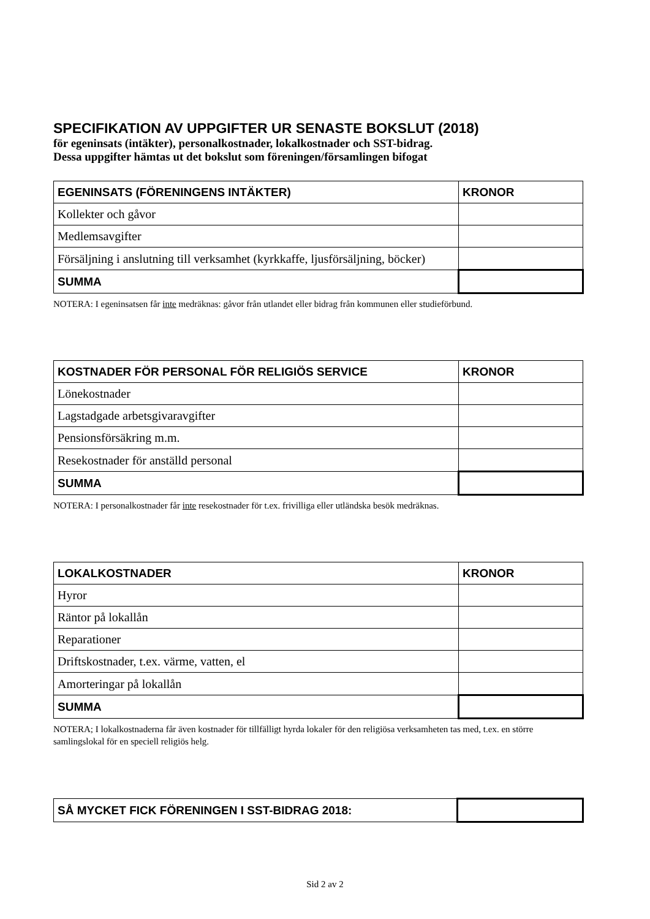SPECIFIKATION AV UPPGIFTER UR SENASTE BOKSLUT (2018)
för egeninsats (intäkter), personalkostnader, lokalkostnader och SST-bidrag.
Dessa uppgifter hämtas ut det bokslut som föreningen/församlingen bifogat
| EGENINSATS (FÖRENINGENS INTÄKTER) | KRONOR |
| --- | --- |
| Kollekter och gåvor | |
| Medlemsavgifter | |
| Försäljning i anslutning till verksamhet (kyrkkaffe, ljusförsäljning, böcker) | |
| SUMMA | |
NOTERA: I egeninsatsen får inte medräknas: gåvor från utlandet eller bidrag från kommunen eller studieförbund.
| KOSTNADER FÖR PERSONAL FÖR RELIGIÖS SERVICE | KRONOR |
| --- | --- |
| Lönekostnader | |
| Lagstadgade arbetsgivaravgifter | |
| Pensionsförsäkring m.m. | |
| Resekostnader för anställd personal | |
| SUMMA | |
NOTERA: I personalkostnader får inte resekostnader för t.ex. frivilliga eller utländska besök medräknas.
| LOKALKOSTNADER | KRONOR |
| --- | --- |
| Hyror | |
| Räntor på lokallån | |
| Reparationer | |
| Driftskostnader, t.ex. värme, vatten, el | |
| Amorteringar på lokallån | |
| SUMMA | |
NOTERA; I lokalkostnaderna får även kostnader för tillfälligt hyrda lokaler för den religiösa verksamheten tas med, t.ex. en större samlingslokal för en speciell religiös helg.
| SÅ MYCKET FICK FÖRENINGEN I SST-BIDRAG 2018: | |
Sid 2 av 2